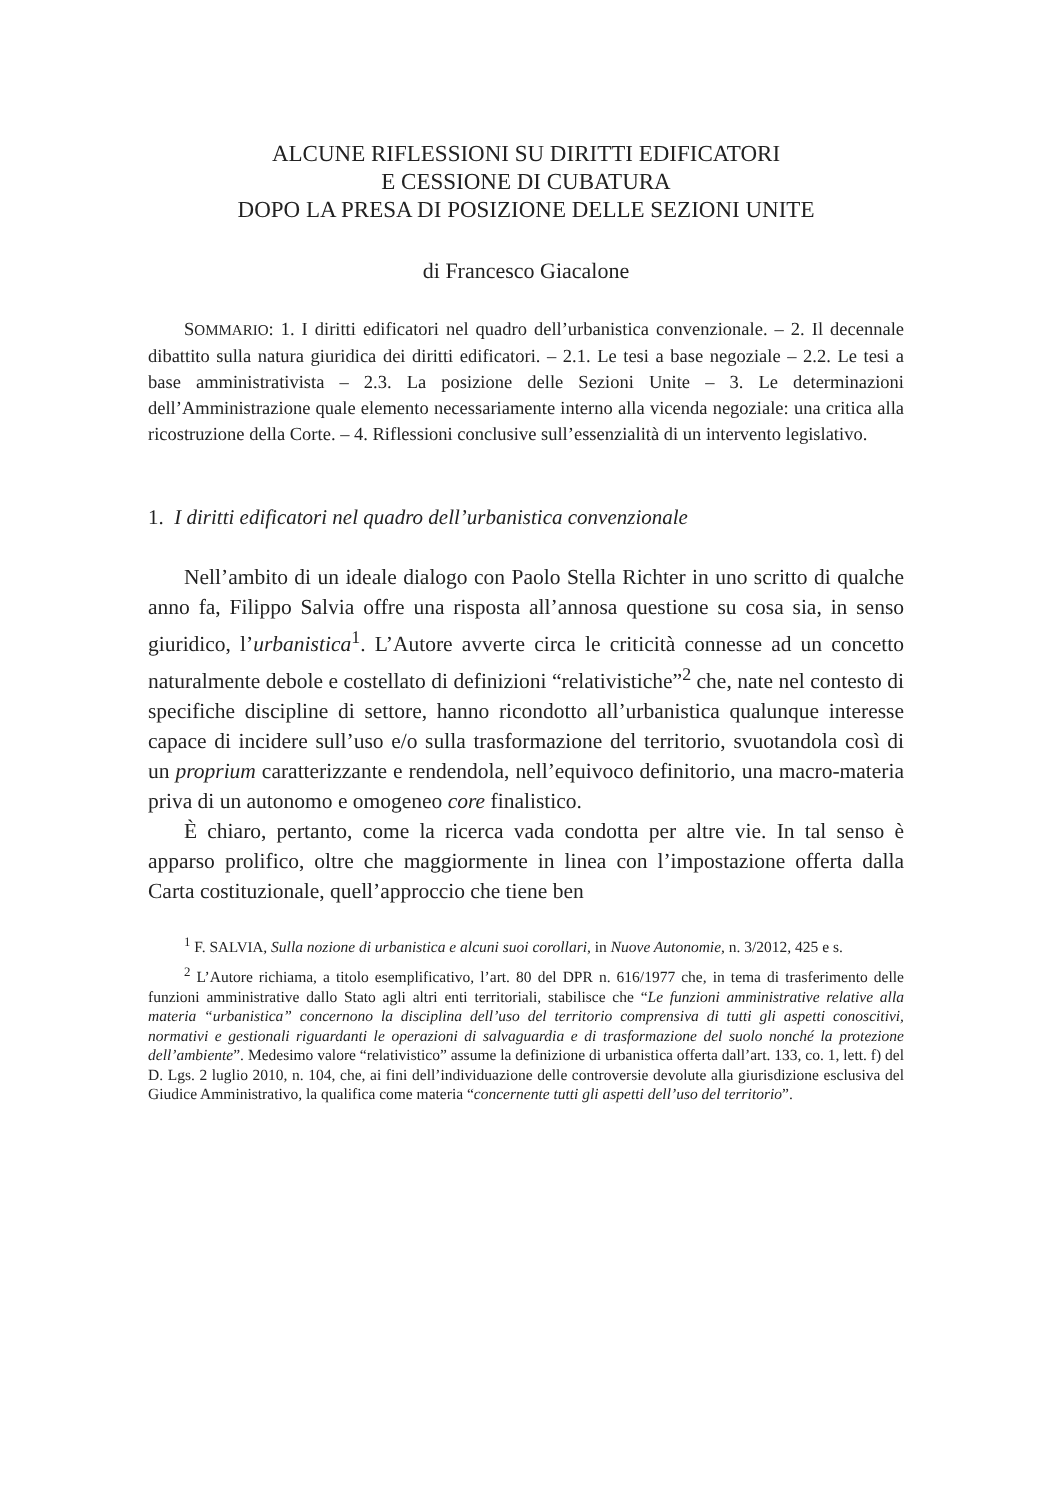ALCUNE RIFLESSIONI SU DIRITTI EDIFICATORI
E CESSIONE DI CUBATURA
DOPO LA PRESA DI POSIZIONE DELLE SEZIONI UNITE
di Francesco Giacalone
SOMMARIO: 1. I diritti edificatori nel quadro dell’urbanistica convenzionale. – 2. Il decennale dibattito sulla natura giuridica dei diritti edificatori. – 2.1. Le tesi a base negoziale – 2.2. Le tesi a base amministrativista – 2.3. La posizione delle Sezioni Unite – 3. Le determinazioni dell’Amministrazione quale elemento necessariamente interno alla vicenda negoziale: una critica alla ricostruzione della Corte. – 4. Riflessioni conclusive sull’essenzialità di un intervento legislativo.
1. I diritti edificatori nel quadro dell’urbanistica convenzionale
Nell’ambito di un ideale dialogo con Paolo Stella Richter in uno scritto di qualche anno fa, Filippo Salvia offre una risposta all’annosa questione su cosa sia, in senso giuridico, l’urbanistica<sup>1</sup>. L’Autore avverte circa le criticità connesse ad un concetto naturalmente debole e costellato di definizioni “relativistiche”<sup>2</sup> che, nate nel contesto di specifiche discipline di settore, hanno ricondotto all’urbanistica qualunque interesse capace di incidere sull’uso e/o sulla trasformazione del territorio, svuotandola così di un proprium caratterizzante e rendendola, nell’equivoco definitorio, una macro-materia priva di un autonomo e omogeneo core finalistico.
È chiaro, pertanto, come la ricerca vada condotta per altre vie. In tal senso è apparso prolifico, oltre che maggiormente in linea con l’impostazione offerta dalla Carta costituzionale, quell’approccio che tiene ben
<sup>1</sup> F. SALVIA, Sulla nozione di urbanistica e alcuni suoi corollari, in Nuove Autonomie, n. 3/2012, 425 e s.
<sup>2</sup> L’Autore richiama, a titolo esemplificativo, l’art. 80 del DPR n. 616/1977 che, in tema di trasferimento delle funzioni amministrative dallo Stato agli altri enti territoriali, stabilisce che “Le funzioni amministrative relative alla materia “urbanistica” concernono la disciplina dell’uso del territorio comprensiva di tutti gli aspetti conoscitivi, normativi e gestionali riguardanti le operazioni di salvaguardia e di trasformazione del suolo nonché la protezione dell’ambiente”. Medesimo valore “relativistico” assume la definizione di urbanistica offerta dall’art. 133, co. 1, lett. f) del D. Lgs. 2 luglio 2010, n. 104, che, ai fini dell’individuazione delle controversie devolute alla giurisdizione esclusiva del Giudice Amministrativo, la qualifica come materia “concernente tutti gli aspetti dell’uso del territorio”.